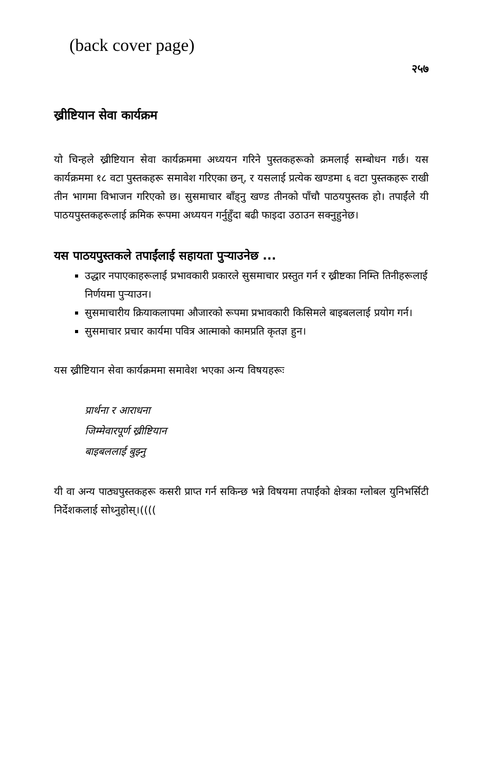(back cover page)
२५७
ख्रीष्टियान सेवा कार्यक्रम
यो चिन्हले ख्रीष्टियान सेवा कार्यक्रममा अध्ययन गरिने पुस्तकहरूको क्रमलाई सम्बोधन गर्छ। यस कार्यक्रममा १८ वटा पुस्तकहरू समावेश गरिएका छन्, र यसलाई प्रत्येक खण्डमा ६ वटा पुस्तकहरू राखी तीन भागमा विभाजन गरिएको छ। सुसमाचार बाँड्नु खण्ड तीनको पाँचौ पाठयपुस्तक हो। तपाईंले यी पाठयपुस्तकहरूलाई क्रमिक रूपमा अध्ययन गर्नुहुँदा बढी फाइदा उठाउन सक्नुहुनेछ।
यस पाठयपुस्तकले तपाईंलाई सहायता पुऱ्याउनेछ ...
उद्धार नपाएकाहरूलाई प्रभावकारी प्रकारले सुसमाचार प्रस्तुत गर्न र ख्रीष्टका निम्ति तिनीहरूलाई निर्णयमा पुऱ्याउन।
सुसमाचारीय क्रियाकलापमा औजारको रूपमा प्रभावकारी किसिमले बाइबललाई प्रयोग गर्न।
सुसमाचार प्रचार कार्यमा पवित्र आत्माको कामप्रति कृतज्ञ हुन।
यस ख्रीष्टियान सेवा कार्यक्रममा समावेश भएका अन्य विषयहरूः
प्रार्थना र आराधना
जिम्मेवारपूर्ण ख्रीष्टियान
बाइबललाई बुझ्नु
यी वा अन्य पाठ्यपुस्तकहरू कसरी प्राप्त गर्न सकिन्छ भन्ने विषयमा तपाईंको क्षेत्रका ग्लोबल युनिभर्सिटी निर्देशकलाई सोध्नुहोस्।((((